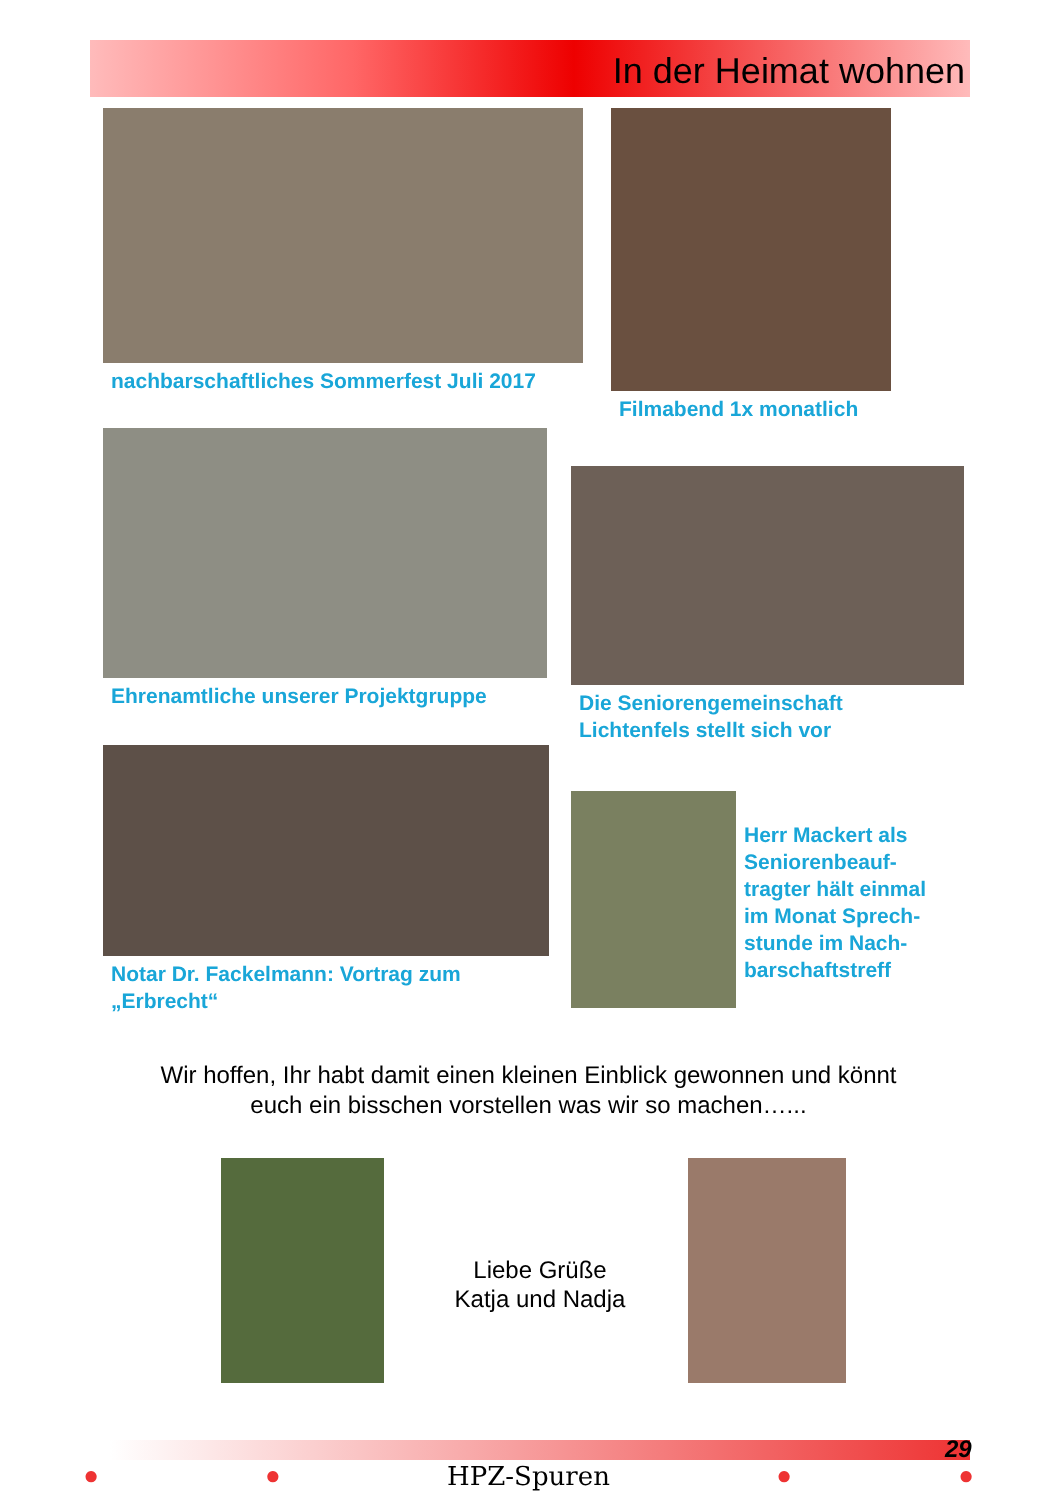In der Heimat wohnen
nachbarschaftliches Sommerfest Juli 2017
Filmabend 1x monatlich
Ehrenamtliche unserer Projektgruppe
Die Seniorengemeinschaft
Lichtenfels stellt sich vor
Notar Dr. Fackelmann: Vortrag zum
„Erbrecht“
Herr Mackert als
Seniorenbeauf-
tragter hält einmal
im Monat Sprech-
stunde im Nach-
barschaftstreff
Wir hoffen, Ihr habt damit einen kleinen Einblick gewonnen und könnt
euch ein bisschen vorstellen was wir so machen…...
Liebe Grüße
Katja und Nadja
29
● ● HPZ-Spuren ● ●